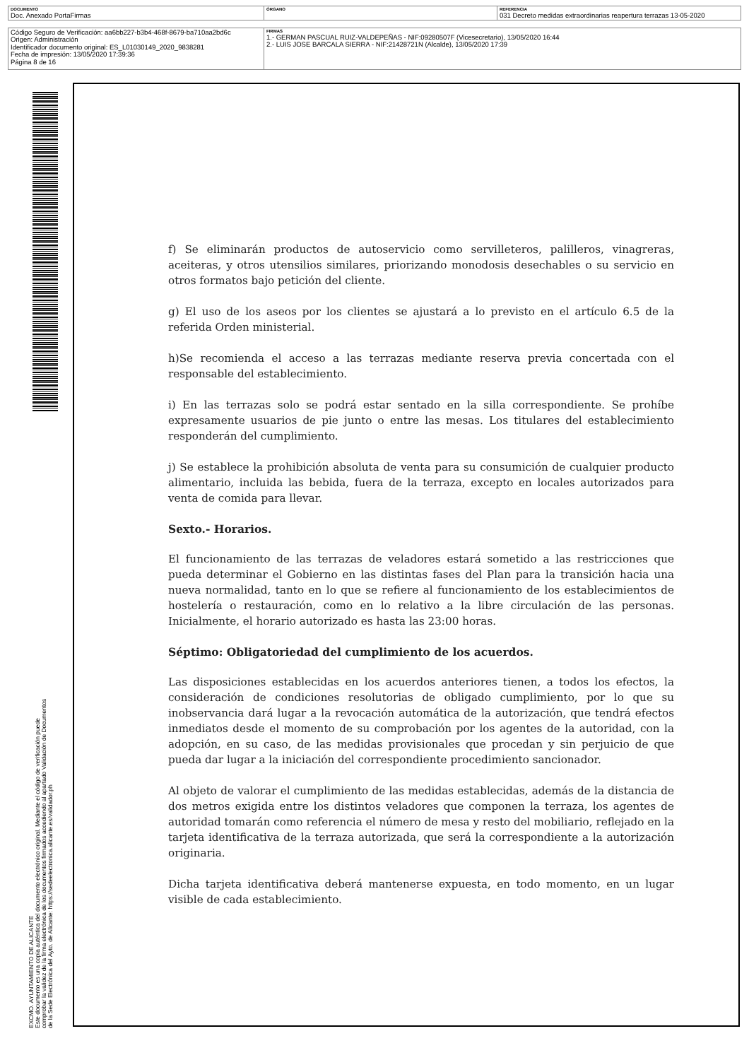| DOCUMENTO Doc. Anexado PortaFirmas | ÓRGANO | REFERENCIA 031 Decreto medidas extraordinarias reapertura terrazas 13-05-2020 |
| Código Seguro de Verificación: aa6bb227-b3b4-468f-8679-ba710aa2bd6c Origen: Administración Identificador documento original: ES_L01030149_2020_9838281 Fecha de impresión: 13/05/2020 17:39:36 Página 8 de 16 | FIRMAS 1.- GERMAN PASCUAL RUIZ-VALDEPEÑAS - NIF:09280507F (Vicesecretario), 13/05/2020 16:44 2.- LUIS JOSE BARCALA SIERRA - NIF:21428721N (Alcalde), 13/05/2020 17:39 |
EXCMO. AYUNTAMIENTO DE ALICANTE
Este documento es una copia auténtica del documento electrónico original. Mediante el código de verificación puede comprobar la validez de la firma electrónica de los documentos firmados accediendo al apartado Validación de Documentos de la Sede Electrónica del Ayto. de Alicante: https://sedeelectronica.alicante.es/validador.ph
f) Se eliminarán productos de autoservicio como servilleteros, palilleros, vinagreras, aceiteras, y otros utensilios similares, priorizando monodosis desechables o su servicio en otros formatos bajo petición del cliente.
g) El uso de los aseos por los clientes se ajustará a lo previsto en el artículo 6.5 de la referida Orden ministerial.
h)Se recomienda el acceso a las terrazas mediante reserva previa concertada con el responsable del establecimiento.
i) En las terrazas solo se podrá estar sentado en la silla correspondiente. Se prohíbe expresamente usuarios de pie junto o entre las mesas. Los titulares del establecimiento responderán del cumplimiento.
j) Se establece la prohibición absoluta de venta para su consumición de cualquier producto alimentario, incluida las bebida, fuera de la terraza, excepto en locales autorizados para venta de comida para llevar.
Sexto.- Horarios.
El funcionamiento de las terrazas de veladores estará sometido a las restricciones que pueda determinar el Gobierno en las distintas fases del Plan para la transición hacia una nueva normalidad, tanto en lo que se refiere al funcionamiento de los establecimientos de hostelería o restauración, como en lo relativo a la libre circulación de las personas. Inicialmente, el horario autorizado es hasta las 23:00 horas.
Séptimo: Obligatoriedad del cumplimiento de los acuerdos.
Las disposiciones establecidas en los acuerdos anteriores tienen, a todos los efectos, la consideración de condiciones resolutorias de obligado cumplimiento, por lo que su inobservancia dará lugar a la revocación automática de la autorización, que tendrá efectos inmediatos desde el momento de su comprobación por los agentes de la autoridad, con la adopción, en su caso, de las medidas provisionales que procedan y sin perjuicio de que pueda dar lugar a la iniciación del correspondiente procedimiento sancionador.
Al objeto de valorar el cumplimiento de las medidas establecidas, además de la distancia de dos metros exigida entre los distintos veladores que componen la terraza, los agentes de autoridad tomarán como referencia el número de mesa y resto del mobiliario, reflejado en la tarjeta identificativa de la terraza autorizada, que será la correspondiente a la autorización originaria.
Dicha tarjeta identificativa deberá mantenerse expuesta, en todo momento, en un lugar visible de cada establecimiento.